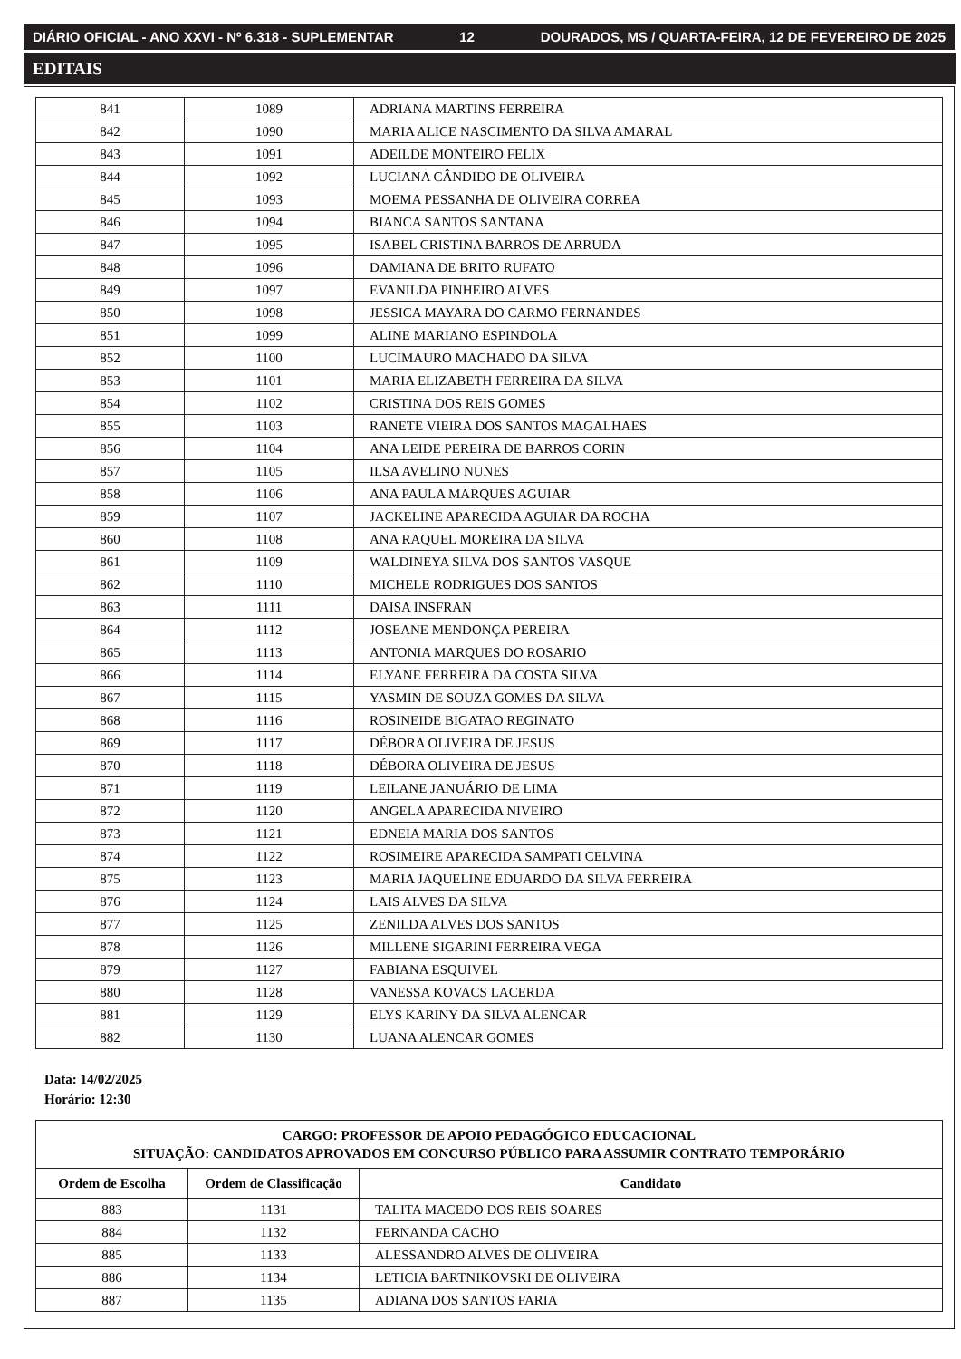DIÁRIO OFICIAL - ANO XXVI - Nº 6.318 - SUPLEMENTAR 12 DOURADOS, MS / QUARTA-FEIRA, 12 DE FEVEREIRO DE 2025
EDITAIS
| 841 | 1089 | ADRIANA MARTINS FERREIRA |
| 842 | 1090 | MARIA ALICE NASCIMENTO DA SILVA AMARAL |
| 843 | 1091 | ADEILDE MONTEIRO FELIX |
| 844 | 1092 | LUCIANA CÂNDIDO DE OLIVEIRA |
| 845 | 1093 | MOEMA PESSANHA DE OLIVEIRA CORREA |
| 846 | 1094 | BIANCA SANTOS SANTANA |
| 847 | 1095 | ISABEL CRISTINA BARROS DE ARRUDA |
| 848 | 1096 | DAMIANA DE BRITO RUFATO |
| 849 | 1097 | EVANILDA PINHEIRO ALVES |
| 850 | 1098 | JESSICA MAYARA DO CARMO FERNANDES |
| 851 | 1099 | ALINE MARIANO ESPINDOLA |
| 852 | 1100 | LUCIMAURO MACHADO DA SILVA |
| 853 | 1101 | MARIA ELIZABETH FERREIRA DA SILVA |
| 854 | 1102 | CRISTINA DOS REIS GOMES |
| 855 | 1103 | RANETE VIEIRA DOS SANTOS MAGALHAES |
| 856 | 1104 | ANA LEIDE PEREIRA DE BARROS CORIN |
| 857 | 1105 | ILSA AVELINO NUNES |
| 858 | 1106 | ANA PAULA MARQUES AGUIAR |
| 859 | 1107 | JACKELINE APARECIDA AGUIAR DA ROCHA |
| 860 | 1108 | ANA RAQUEL MOREIRA DA SILVA |
| 861 | 1109 | WALDINEYA SILVA DOS SANTOS VASQUE |
| 862 | 1110 | MICHELE RODRIGUES DOS SANTOS |
| 863 | 1111 | DAISA INSFRAN |
| 864 | 1112 | JOSEANE MENDONÇA PEREIRA |
| 865 | 1113 | ANTONIA MARQUES DO ROSARIO |
| 866 | 1114 | ELYANE FERREIRA DA COSTA SILVA |
| 867 | 1115 | YASMIN DE SOUZA GOMES DA SILVA |
| 868 | 1116 | ROSINEIDE BIGATAO REGINATO |
| 869 | 1117 | DÉBORA OLIVEIRA DE JESUS |
| 870 | 1118 | DÉBORA OLIVEIRA DE JESUS |
| 871 | 1119 | LEILANE JANUÁRIO DE LIMA |
| 872 | 1120 | ANGELA APARECIDA NIVEIRO |
| 873 | 1121 | EDNEIA MARIA DOS SANTOS |
| 874 | 1122 | ROSIMEIRE APARECIDA SAMPATI CELVINA |
| 875 | 1123 | MARIA JAQUELINE EDUARDO DA SILVA FERREIRA |
| 876 | 1124 | LAIS ALVES DA SILVA |
| 877 | 1125 | ZENILDA ALVES DOS SANTOS |
| 878 | 1126 | MILLENE SIGARINI FERREIRA VEGA |
| 879 | 1127 | FABIANA ESQUIVEL |
| 880 | 1128 | VANESSA KOVACS LACERDA |
| 881 | 1129 | ELYS KARINY DA SILVA ALENCAR |
| 882 | 1130 | LUANA ALENCAR GOMES |
Data: 14/02/2025
Horário: 12:30
| CARGO: PROFESSOR DE APOIO PEDAGÓGICO EDUCACIONAL SITUAÇÃO: CANDIDATOS APROVADOS EM CONCURSO PÚBLICO PARA ASSUMIR CONTRATO TEMPORÁRIO | | |
| --- | --- | --- |
| Ordem de Escolha | Ordem de Classificação | Candidato |
| 883 | 1131 | TALITA MACEDO DOS REIS SOARES |
| 884 | 1132 | FERNANDA CACHO |
| 885 | 1133 | ALESSANDRO ALVES DE OLIVEIRA |
| 886 | 1134 | LETICIA BARTNIKOVSKI DE OLIVEIRA |
| 887 | 1135 | ADIANA DOS SANTOS FARIA |